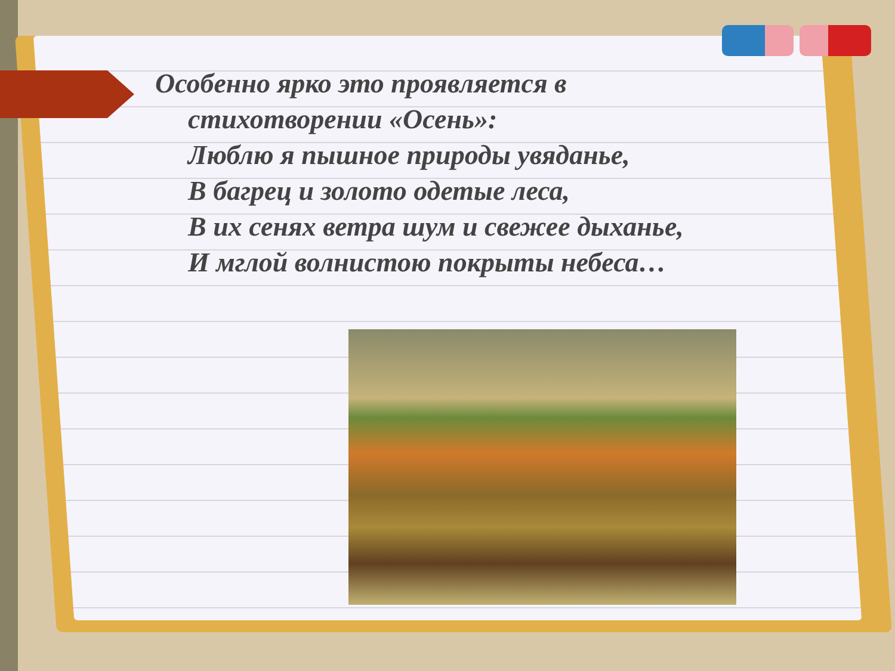Особенно ярко это проявляется в
стихотворении «Осень»:
Люблю я пышное природы увяданье,
В багрец и золото одетые леса,
В их сенях ветра шум и свежее дыханье,
И мглой волнистою покрыты небеса…